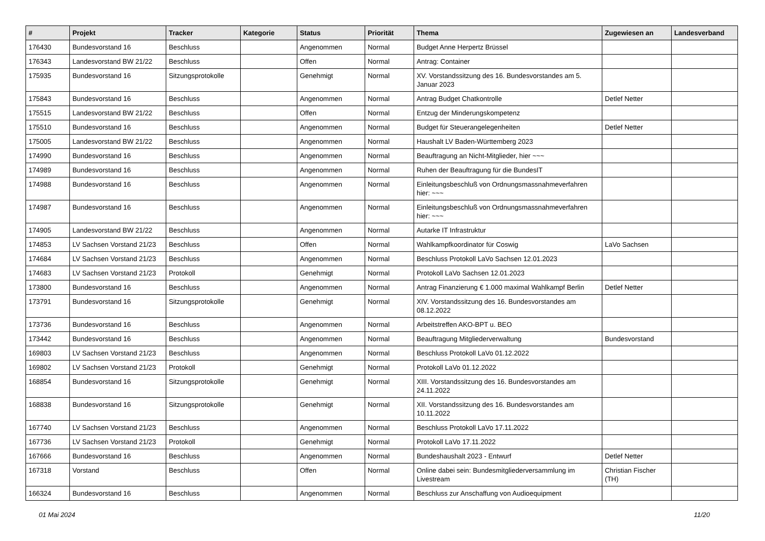| # | Projekt | Tracker | Kategorie | Status | Priorität | Thema | Zugewiesen an | Landesverband |
| --- | --- | --- | --- | --- | --- | --- | --- | --- |
| 176430 | Bundesvorstand 16 | Beschluss | | Angenommen | Normal | Budget Anne Herpertz Brüssel | | |
| 176343 | Landesvorstand BW 21/22 | Beschluss | | Offen | Normal | Antrag: Container | | |
| 175935 | Bundesvorstand 16 | Sitzungsprotokolle | | Genehmigt | Normal | XV. Vorstandssitzung des 16. Bundesvorstandes am 5. Januar 2023 | | |
| 175843 | Bundesvorstand 16 | Beschluss | | Angenommen | Normal | Antrag Budget Chatkontrolle | Detlef Netter | |
| 175515 | Landesvorstand BW 21/22 | Beschluss | | Offen | Normal | Entzug der Minderungskompetenz | | |
| 175510 | Bundesvorstand 16 | Beschluss | | Angenommen | Normal | Budget für Steuerangelegenheiten | Detlef Netter | |
| 175005 | Landesvorstand BW 21/22 | Beschluss | | Angenommen | Normal | Haushalt LV Baden-Württemberg 2023 | | |
| 174990 | Bundesvorstand 16 | Beschluss | | Angenommen | Normal | Beauftragung an Nicht-Mitglieder, hier ~~~ | | |
| 174989 | Bundesvorstand 16 | Beschluss | | Angenommen | Normal | Ruhen der Beauftragung für die BundesIT | | |
| 174988 | Bundesvorstand 16 | Beschluss | | Angenommen | Normal | Einleitungsbeschluß von Ordnungsmassnahmeverfahren hier: ~~~ | | |
| 174987 | Bundesvorstand 16 | Beschluss | | Angenommen | Normal | Einleitungsbeschluß von Ordnungsmassnahmeverfahren hier: ~~~ | | |
| 174905 | Landesvorstand BW 21/22 | Beschluss | | Angenommen | Normal | Autarke IT Infrastruktur | | |
| 174853 | LV Sachsen Vorstand 21/23 | Beschluss | | Offen | Normal | Wahlkampfkoordinator für Coswig | LaVo Sachsen | |
| 174684 | LV Sachsen Vorstand 21/23 | Beschluss | | Angenommen | Normal | Beschluss Protokoll LaVo Sachsen 12.01.2023 | | |
| 174683 | LV Sachsen Vorstand 21/23 | Protokoll | | Genehmigt | Normal | Protokoll LaVo Sachsen 12.01.2023 | | |
| 173800 | Bundesvorstand 16 | Beschluss | | Angenommen | Normal | Antrag Finanzierung € 1.000 maximal Wahlkampf Berlin | Detlef Netter | |
| 173791 | Bundesvorstand 16 | Sitzungsprotokolle | | Genehmigt | Normal | XIV. Vorstandssitzung des 16. Bundesvorstandes am 08.12.2022 | | |
| 173736 | Bundesvorstand 16 | Beschluss | | Angenommen | Normal | Arbeitstreffen AKO-BPT u. BEO | | |
| 173442 | Bundesvorstand 16 | Beschluss | | Angenommen | Normal | Beauftragung Mitgliederverwaltung | Bundesvorstand | |
| 169803 | LV Sachsen Vorstand 21/23 | Beschluss | | Angenommen | Normal | Beschluss Protokoll LaVo 01.12.2022 | | |
| 169802 | LV Sachsen Vorstand 21/23 | Protokoll | | Genehmigt | Normal | Protokoll LaVo 01.12.2022 | | |
| 168854 | Bundesvorstand 16 | Sitzungsprotokolle | | Genehmigt | Normal | XIII. Vorstandssitzung des 16. Bundesvorstandes am 24.11.2022 | | |
| 168838 | Bundesvorstand 16 | Sitzungsprotokolle | | Genehmigt | Normal | XII. Vorstandssitzung des 16. Bundesvorstandes am 10.11.2022 | | |
| 167740 | LV Sachsen Vorstand 21/23 | Beschluss | | Angenommen | Normal | Beschluss Protokoll LaVo 17.11.2022 | | |
| 167736 | LV Sachsen Vorstand 21/23 | Protokoll | | Genehmigt | Normal | Protokoll LaVo 17.11.2022 | | |
| 167666 | Bundesvorstand 16 | Beschluss | | Angenommen | Normal | Bundeshaushalt 2023 - Entwurf | Detlef Netter | |
| 167318 | Vorstand | Beschluss | | Offen | Normal | Online dabei sein: Bundesmitgliederversammlung im Livestream | Christian Fischer (TH) | |
| 166324 | Bundesvorstand 16 | Beschluss | | Angenommen | Normal | Beschluss zur Anschaffung von Audioequipment | | |
01 Mai 2024 11/20